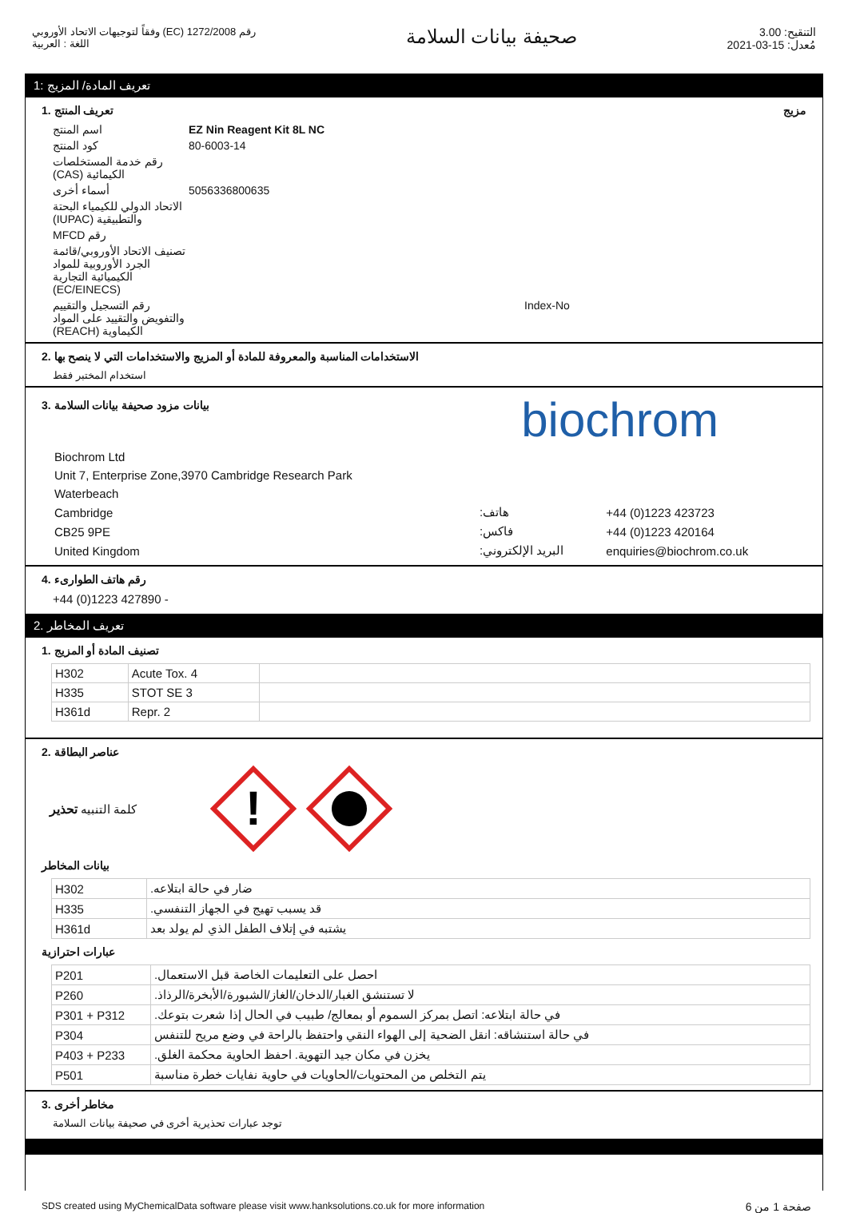رقم 1272/2008 (EC) وفقاً لتوجيهات الاتحاد الأوروبي
اللغة : العربية
صحيفة بيانات السلامة
التنقيح: 3.00
مُعدل: 15-03-2021
تعريف المادة/ المزيج :1
تعريف المنتج .1 مزيج
اسم المنتج
EZ Nin Reagent Kit 8L NC
كود المنتج
80-6003-14
رقم خدمة المستخلصات الكيمائية (CAS)
أسماء أخرى
5056336800635
الاتحاد الدولي للكيمياء البحتة والتطبيقية (IUPAC)
رقم MFCD
تصنيف الاتحاد الأوروبي/قائمة الجرد الأوروبية للمواد الكيميائية التجارية (EC/EINECS)
رقم التسجيل والتقييم والتفويض والتقييد على المواد الكيماوية (REACH)
Index-No
الاستخدامات المناسبة والمعروفة للمادة أو المزيج والاستخدامات التي لا ينصح بها .2
استخدام المختبر فقط
بيانات مزود صحيفة بيانات السلامة .3
biochrom
| Biochrom Ltd | | |
| Unit 7, Enterprise Zone,3970 Cambridge Research Park | | |
| Waterbeach | | |
| Cambridge | هاتف: | +44 (0)1223 423723 |
| CB25 9PE | فاكس: | +44 (0)1223 420164 |
| United Kingdom | البريد الإلكتروني: | enquiries@biochrom.co.uk |
رقم هاتف الطوارىء .4
+44 (0)1223 427890 -
تعريف المخاطر .2
تصنيف المادة أو المزيج .1
| H302 | Acute Tox. 4 | |
| H335 | STOT SE 3 | |
| H361d | Repr. 2 | |
عناصر البطاقة .2
كلمة التنبيه تحذير
!
بيانات المخاطر
| H302 | ضار في حالة ابتلاعه. |
| H335 | قد يسبب تهيج في الجهاز التنفسي. |
| H361d | يشتبه في إتلاف الطفل الذي لم يولد بعد |
عبارات احترازية
| P201 | احصل على التعليمات الخاصة قبل الاستعمال. |
| P260 | لا تستنشق الغبار/الدخان/الغاز/الشبورة/الأبخرة/الرذاذ. |
| P301 + P312 | في حالة ابتلاعه: اتصل بمركز السموم أو بمعالج/ طبيب في الحال إذا شعرت بتوعك. |
| P304 | في حالة استنشاقه: انقل الضحية إلى الهواء النقي واحتفظ بالراحة في وضع مريح للتنفس |
| P403 + P233 | يخزن في مكان جيد التهوية. احفظ الحاوية محكمة الغلق. |
| P501 | يتم التخلص من المحتويات/الحاويات في حاوية نفايات خطرة مناسبة |
مخاطر أخرى .3
توجد عبارات تحذيرية أخرى في صحيفة بيانات السلامة
SDS created using MyChemicalData software please visit www.hanksolutions.co.uk for more information صفحة 1 من 6